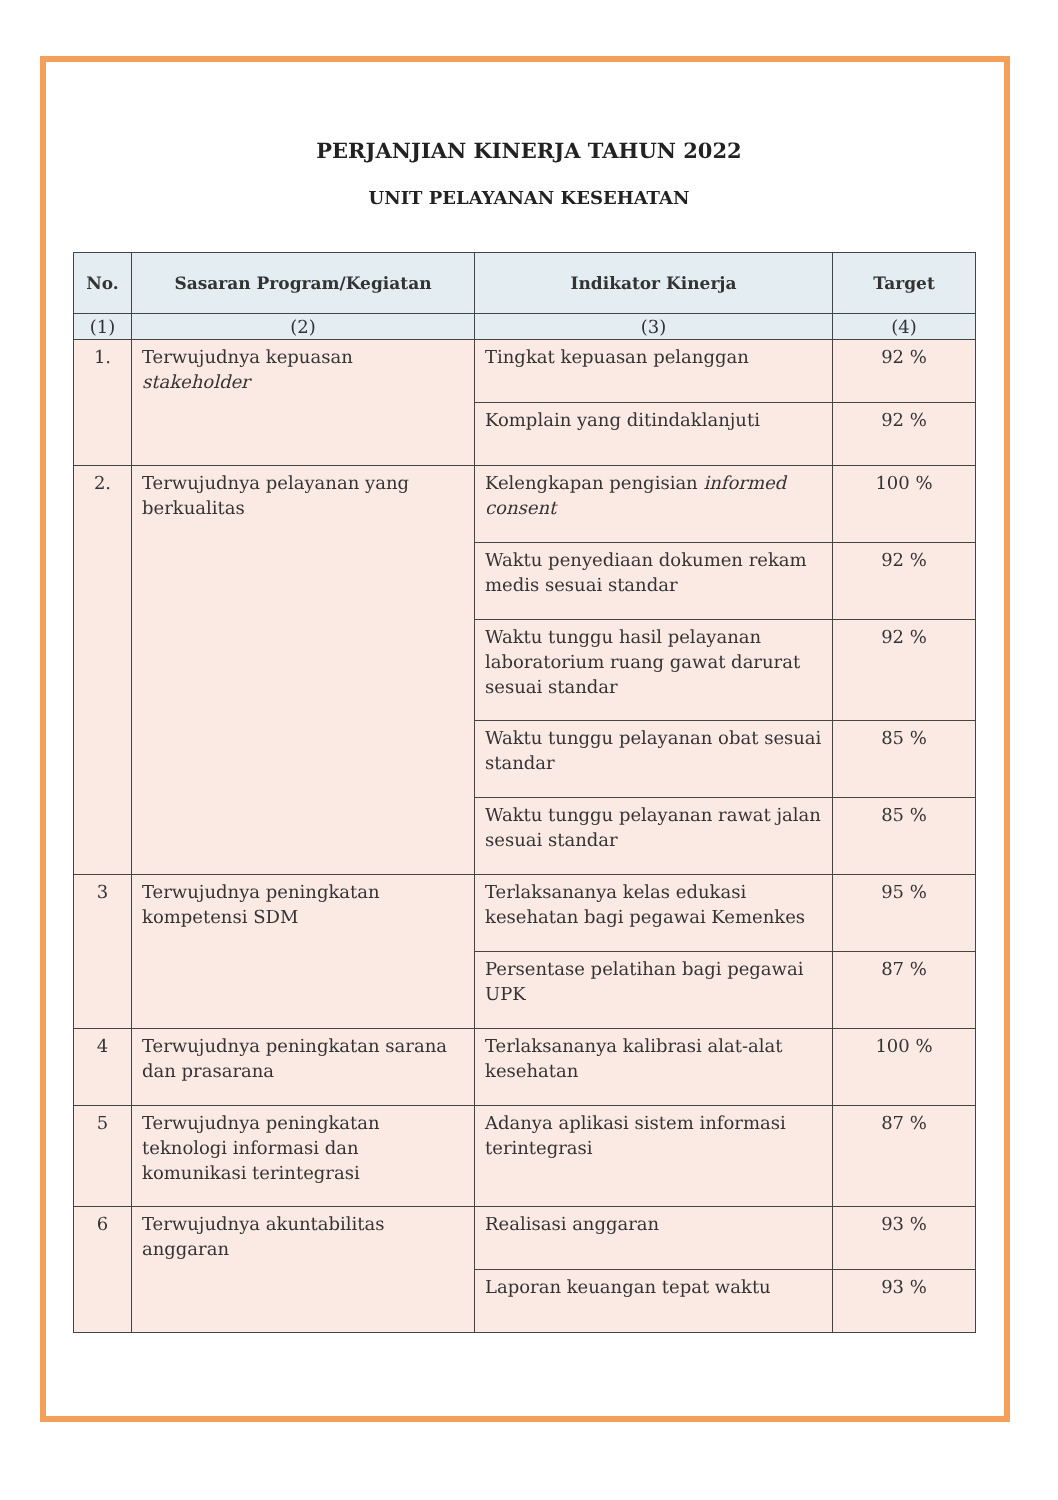PERJANJIAN KINERJA TAHUN 2022
UNIT PELAYANAN KESEHATAN
| No. | Sasaran Program/Kegiatan | Indikator Kinerja | Target |
| --- | --- | --- | --- |
| (1) | (2) | (3) | (4) |
| 1. | Terwujudnya kepuasan stakeholder | Tingkat kepuasan pelanggan | 92 % |
| | | Komplain yang ditindaklanjuti | 92 % |
| 2. | Terwujudnya pelayanan yang berkualitas | Kelengkapan pengisian informed consent | 100 % |
| | | Waktu penyediaan dokumen rekam medis sesuai standar | 92 % |
| | | Waktu tunggu hasil pelayanan laboratorium ruang gawat darurat sesuai standar | 92 % |
| | | Waktu tunggu pelayanan obat sesuai standar | 85 % |
| | | Waktu tunggu pelayanan rawat jalan sesuai standar | 85 % |
| 3 | Terwujudnya peningkatan kompetensi SDM | Terlaksananya kelas edukasi kesehatan bagi pegawai Kemenkes | 95 % |
| | | Persentase pelatihan bagi pegawai UPK | 87 % |
| 4 | Terwujudnya peningkatan sarana dan prasarana | Terlaksananya kalibrasi alat-alat kesehatan | 100 % |
| 5 | Terwujudnya peningkatan teknologi informasi dan komunikasi terintegrasi | Adanya aplikasi sistem informasi terintegrasi | 87 % |
| 6 | Terwujudnya akuntabilitas anggaran | Realisasi anggaran | 93 % |
| | | Laporan keuangan tepat waktu | 93 % |